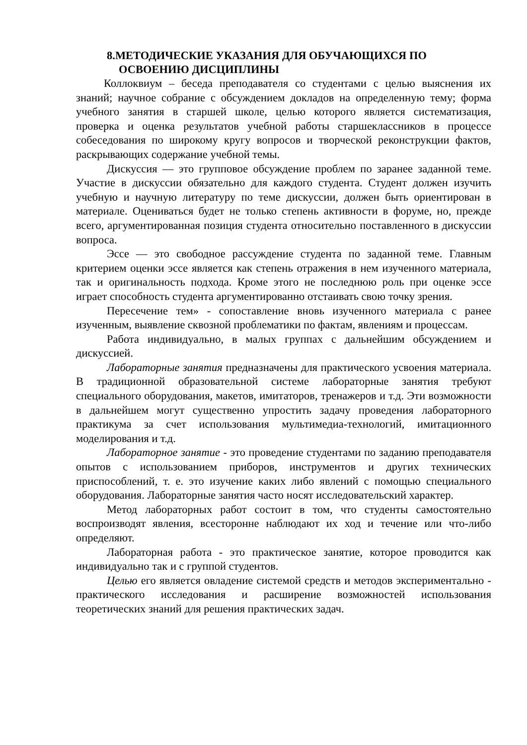8.МЕТОДИЧЕСКИЕ УКАЗАНИЯ ДЛЯ ОБУЧАЮЩИХСЯ ПО
ОСВОЕНИЮ ДИСЦИПЛИНЫ
Коллоквиум – беседа преподавателя со студентами с целью выяснения их знаний; научное собрание с обсуждением докладов на определенную тему; форма учебного занятия в старшей школе, целью которого является систематизация, проверка и оценка результатов учебной работы старшеклассников в процессе собеседования по широкому кругу вопросов и творческой реконструкции фактов, раскрывающих содержание учебной темы.
Дискуссия — это групповое обсуждение проблем по заранее заданной теме. Участие в дискуссии обязательно для каждого студента. Студент должен изучить учебную и научную литературу по теме дискуссии, должен быть ориентирован в материале. Оцениваться будет не только степень активности в форуме, но, прежде всего, аргументированная позиция студента относительно поставленного в дискуссии вопроса.
Эссе — это свободное рассуждение студента по заданной теме. Главным критерием оценки эссе является как степень отражения в нем изученного материала, так и оригинальность подхода. Кроме этого не последнюю роль при оценке эссе играет способность студента аргументированно отстаивать свою точку зрения.
Пересечение тем» - сопоставление вновь изученного материала с ранее изученным, выявление сквозной проблематики по фактам, явлениям и процессам.
Работа индивидуально, в малых группах с дальнейшим обсуждением и дискуссией.
Лабораторные занятия предназначены для практического усвоения материала. В традиционной образовательной системе лабораторные занятия требуют специального оборудования, макетов, имитаторов, тренажеров и т.д. Эти возможности в дальнейшем могут существенно упростить задачу проведения лабораторного практикума за счет использования мультимедиа-технологий, имитационного моделирования и т.д.
Лабораторное занятие - это проведение студентами по заданию преподавателя опытов с использованием приборов, инструментов и других технических приспособлений, т. е. это изучение каких либо явлений с помощью специального оборудования. Лабораторные занятия часто носят исследовательский характер.
Метод лабораторных работ состоит в том, что студенты самостоятельно воспроизводят явления, всесторонне наблюдают их ход и течение или что-либо определяют.
Лабораторная работа - это практическое занятие, которое проводится как индивидуально так и с группой студентов.
Целью его является овладение системой средств и методов экспериментально - практического исследования и расширение возможностей использования теоретических знаний для решения практических задач.